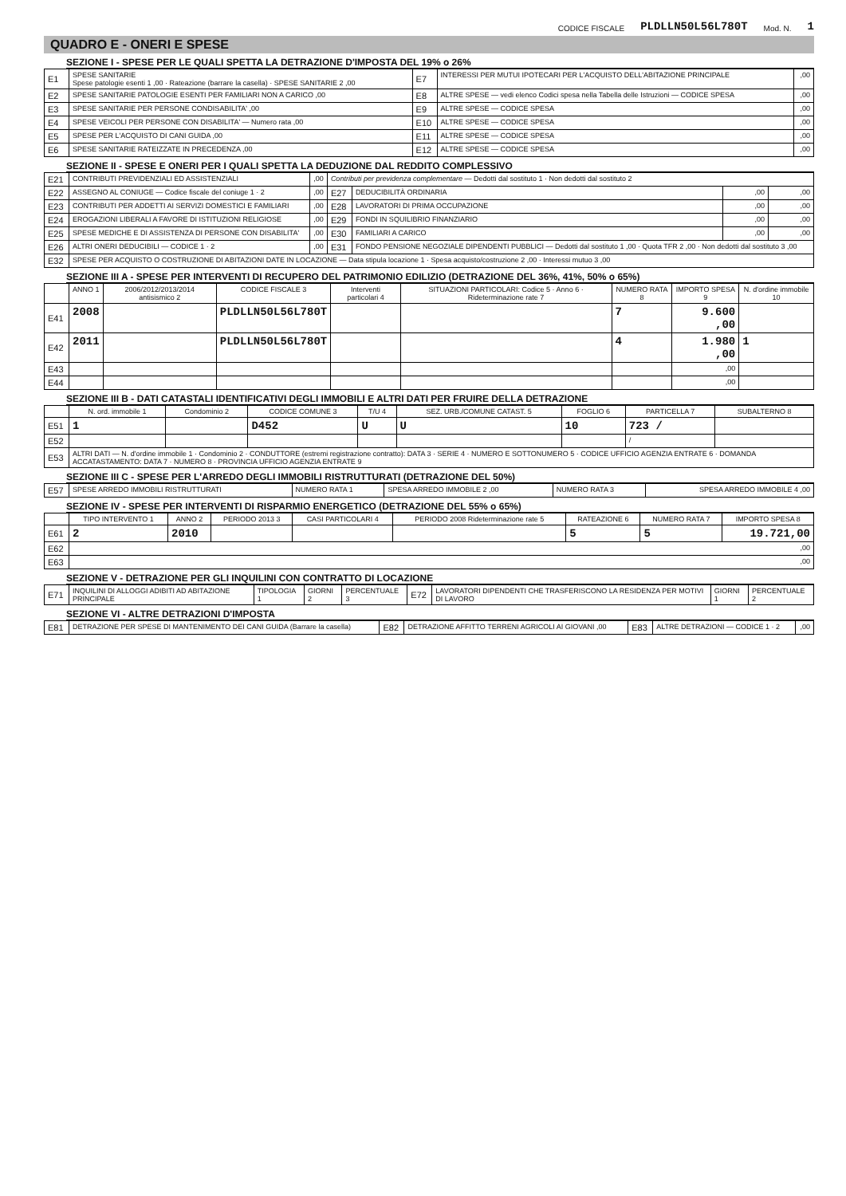CODICE FISCALE PLDLLN50L56L780T Mod. N. 1
QUADRO E - ONERI E SPESE
SEZIONE I - SPESE PER LE QUALI SPETTA LA DETRAZIONE D'IMPOSTA DEL 19% o 26%
| E1 | SPESE SANITARIE Spese patologie esenti 1 ,00 · Rateazione (barrare la casella) · SPESE SANITARIE 2 ,00 | E7 | INTERESSI PER MUTUI IPOTECARI PER L'ACQUISTO DELL'ABITAZIONE PRINCIPALE | ,00 |
| E2 | SPESE SANITARIE PATOLOGIE ESENTI PER FAMILIARI NON A CARICO ,00 | E8 | ALTRE SPESE — vedi elenco Codici spesa nella Tabella delle Istruzioni — CODICE SPESA | ,00 |
| E3 | SPESE SANITARIE PER PERSONE CONDISABILITA' ,00 | E9 | ALTRE SPESE — CODICE SPESA | ,00 |
| E4 | SPESE VEICOLI PER PERSONE CON DISABILITA' — Numero rata ,00 | E10 | ALTRE SPESE — CODICE SPESA | ,00 |
| E5 | SPESE PER L'ACQUISTO DI CANI GUIDA ,00 | E11 | ALTRE SPESE — CODICE SPESA | ,00 |
| E6 | SPESE SANITARIE RATEIZZATE IN PRECEDENZA ,00 | E12 | ALTRE SPESE — CODICE SPESA | ,00 |
SEZIONE II - SPESE E ONERI PER I QUALI SPETTA LA DEDUZIONE DAL REDDITO COMPLESSIVO
| E21 | CONTRIBUTI PREVIDENZIALI ED ASSISTENZIALI | ,00 | Contributi per previdenza complementare — Dedotti dal sostituto 1 · Non dedotti dal sostituto 2 | | | |
| E22 | ASSEGNO AL CONIUGE — Codice fiscale del coniuge 1 · 2 | ,00 | E27 | DEDUCIBILITÀ ORDINARIA | ,00 | ,00 |
| E23 | CONTRIBUTI PER ADDETTI AI SERVIZI DOMESTICI E FAMILIARI | ,00 | E28 | LAVORATORI DI PRIMA OCCUPAZIONE | ,00 | ,00 |
| E24 | EROGAZIONI LIBERALI A FAVORE DI ISTITUZIONI RELIGIOSE | ,00 | E29 | FONDI IN SQUILIBRIO FINANZIARIO | ,00 | ,00 |
| E25 | SPESE MEDICHE E DI ASSISTENZA DI PERSONE CON DISABILITA' | ,00 | E30 | FAMILIARI A CARICO | ,00 | ,00 |
| E26 | ALTRI ONERI DEDUCIBILI — CODICE 1 · 2 | ,00 | E31 | FONDO PENSIONE NEGOZIALE DIPENDENTI PUBBLICI — Dedotti dal sostituto 1 ,00 · Quota TFR 2 ,00 · Non dedotti dal sostituto 3 ,00 | | |
| E32 | SPESE PER ACQUISTO O COSTRUZIONE DI ABITAZIONI DATE IN LOCAZIONE — Data stipula locazione 1 · Spesa acquisto/costruzione 2 ,00 · Interessi mutuo 3 ,00 | | | | | |
SEZIONE III A - SPESE PER INTERVENTI DI RECUPERO DEL PATRIMONIO EDILIZIO (DETRAZIONE DEL 36%, 41%, 50% o 65%)
| | ANNO 1 | 2006/2012/2013/2014 antisismico 2 | CODICE FISCALE 3 | Interventi particolari 4 | SITUAZIONI PARTICOLARI: Codice 5 · Anno 6 · Rideterminazione rate 7 | NUMERO RATA 8 | IMPORTO SPESA 9 | N. d'ordine immobile 10 |
| --- | --- | --- | --- | --- | --- | --- | --- | --- |
| E41 | 2008 | | PLDLLN50L56L780T | | | 7 | 9.600 ,00 | |
| E42 | 2011 | | PLDLLN50L56L780T | | | 4 | 1.980 ,00 | 1 |
| E43 | | | | | | | ,00 | |
| E44 | | | | | | | ,00 | |
SEZIONE III B - DATI CATASTALI IDENTIFICATIVI DEGLI IMMOBILI E ALTRI DATI PER FRUIRE DELLA DETRAZIONE
| | N. ord. immobile 1 | Condominio 2 | CODICE COMUNE 3 | T/U 4 | SEZ. URB./COMUNE CATAST. 5 | FOGLIO 6 | PARTICELLA 7 | SUBALTERNO 8 |
| --- | --- | --- | --- | --- | --- | --- | --- | --- |
| E51 | 1 | | D452 | U | U | 10 | 723 / | |
| E52 | | | | | | | / | |
| E53 | ALTRI DATI — N. d'ordine immobile 1 · Condominio 2 · CONDUTTORE (estremi registrazione contratto): DATA 3 · SERIE 4 · NUMERO E SOTTONUMERO 5 · CODICE UFFICIO AGENZIA ENTRATE 6 · DOMANDA ACCATASTAMENTO: DATA 7 · NUMERO 8 · PROVINCIA UFFICIO AGENZIA ENTRATE 9 | | | | | | | |
SEZIONE III C - SPESE PER L'ARREDO DEGLI IMMOBILI RISTRUTTURATI (DETRAZIONE DEL 50%)
| E57 | SPESE ARREDO IMMOBILI RISTRUTTURATI | NUMERO RATA 1 | SPESA ARREDO IMMOBILE 2 ,00 | NUMERO RATA 3 | SPESA ARREDO IMMOBILE 4 ,00 |
SEZIONE IV - SPESE PER INTERVENTI DI RISPARMIO ENERGETICO (DETRAZIONE DEL 55% o 65%)
| | TIPO INTERVENTO 1 | ANNO 2 | PERIODO 2013 3 | CASI PARTICOLARI 4 | PERIODO 2008 Rideterminazione rate 5 | RATEAZIONE 6 | NUMERO RATA 7 | IMPORTO SPESA 8 |
| --- | --- | --- | --- | --- | --- | --- | --- | --- |
| E61 | 2 | 2010 | | | | 5 | 5 | 19.721,00 |
| E62 | ,00 | | | | | | | |
| E63 | ,00 | | | | | | | |
SEZIONE V - DETRAZIONE PER GLI INQUILINI CON CONTRATTO DI LOCAZIONE
| E71 | INQUILINI DI ALLOGGI ADIBITI AD ABITAZIONE PRINCIPALE | TIPOLOGIA 1 | GIORNI 2 | PERCENTUALE 3 | E72 | LAVORATORI DIPENDENTI CHE TRASFERISCONO LA RESIDENZA PER MOTIVI DI LAVORO | GIORNI 1 | PERCENTUALE 2 |
SEZIONE VI - ALTRE DETRAZIONI D'IMPOSTA
| E81 | DETRAZIONE PER SPESE DI MANTENIMENTO DEI CANI GUIDA (Barrare la casella) | E82 | DETRAZIONE AFFITTO TERRENI AGRICOLI AI GIOVANI ,00 | E83 | ALTRE DETRAZIONI — CODICE 1 · 2 | ,00 |